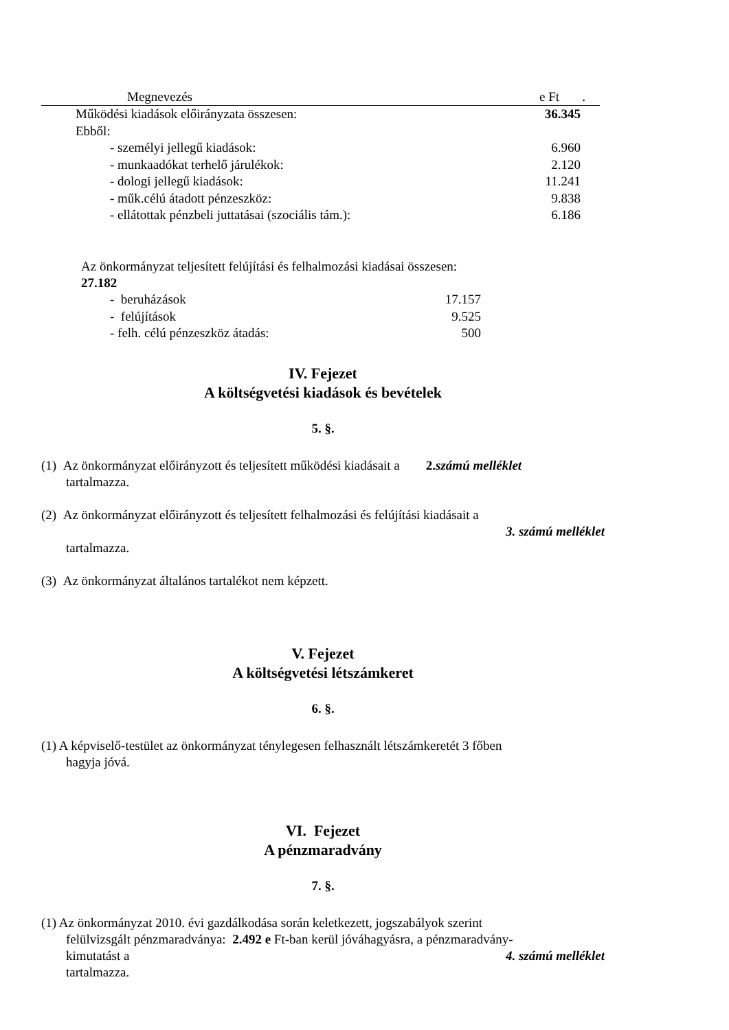| Megnevezés | e Ft . |
| Működési kiadások előirányzata összesen: | 36.345 |
| Ebből: | |
| - személyi jellegű kiadások: | 6.960 |
| - munkaadókat terhelő járulékok: | 2.120 |
| - dologi jellegű kiadások: | 11.241 |
| - műk.célú átadott pénzeszköz: | 9.838 |
| - ellátottak pénzbeli juttatásai (szociális tám.): | 6.186 |
| Az önkormányzat teljesített felújítási és felhalmozási kiadásai összesen: 27.182 | |
| - beruházások | 17.157 |
| - felújítások | 9.525 |
| - felh. célú pénzeszköz átadás: | 500 |
IV. Fejezet
A költségvetési kiadások és bevételek
5. §.
(1) Az önkormányzat előirányzott és teljesített működési kiadásait a 2.számú melléklet
tartalmazza.
(2) Az önkormányzat előirányzott és teljesített felhalmozási és felújítási kiadásait a
3. számú melléklet
tartalmazza.
(3) Az önkormányzat általános tartalékot nem képzett.
V. Fejezet
A költségvetési létszámkeret
6. §.
(1) A képviselő-testület az önkormányzat ténylegesen felhasznált létszámkeretét 3 főben
hagyja jóvá.
VI. Fejezet
A pénzmaradvány
7. §.
(1) Az önkormányzat 2010. évi gazdálkodása során keletkezett, jogszabályok szerint
felülvizsgált pénzmaradványa: 2.492 e Ft-ban kerül jóváhagyásra, a pénzmaradvány-
kimutatást a 4. számú melléklet
tartalmazza.